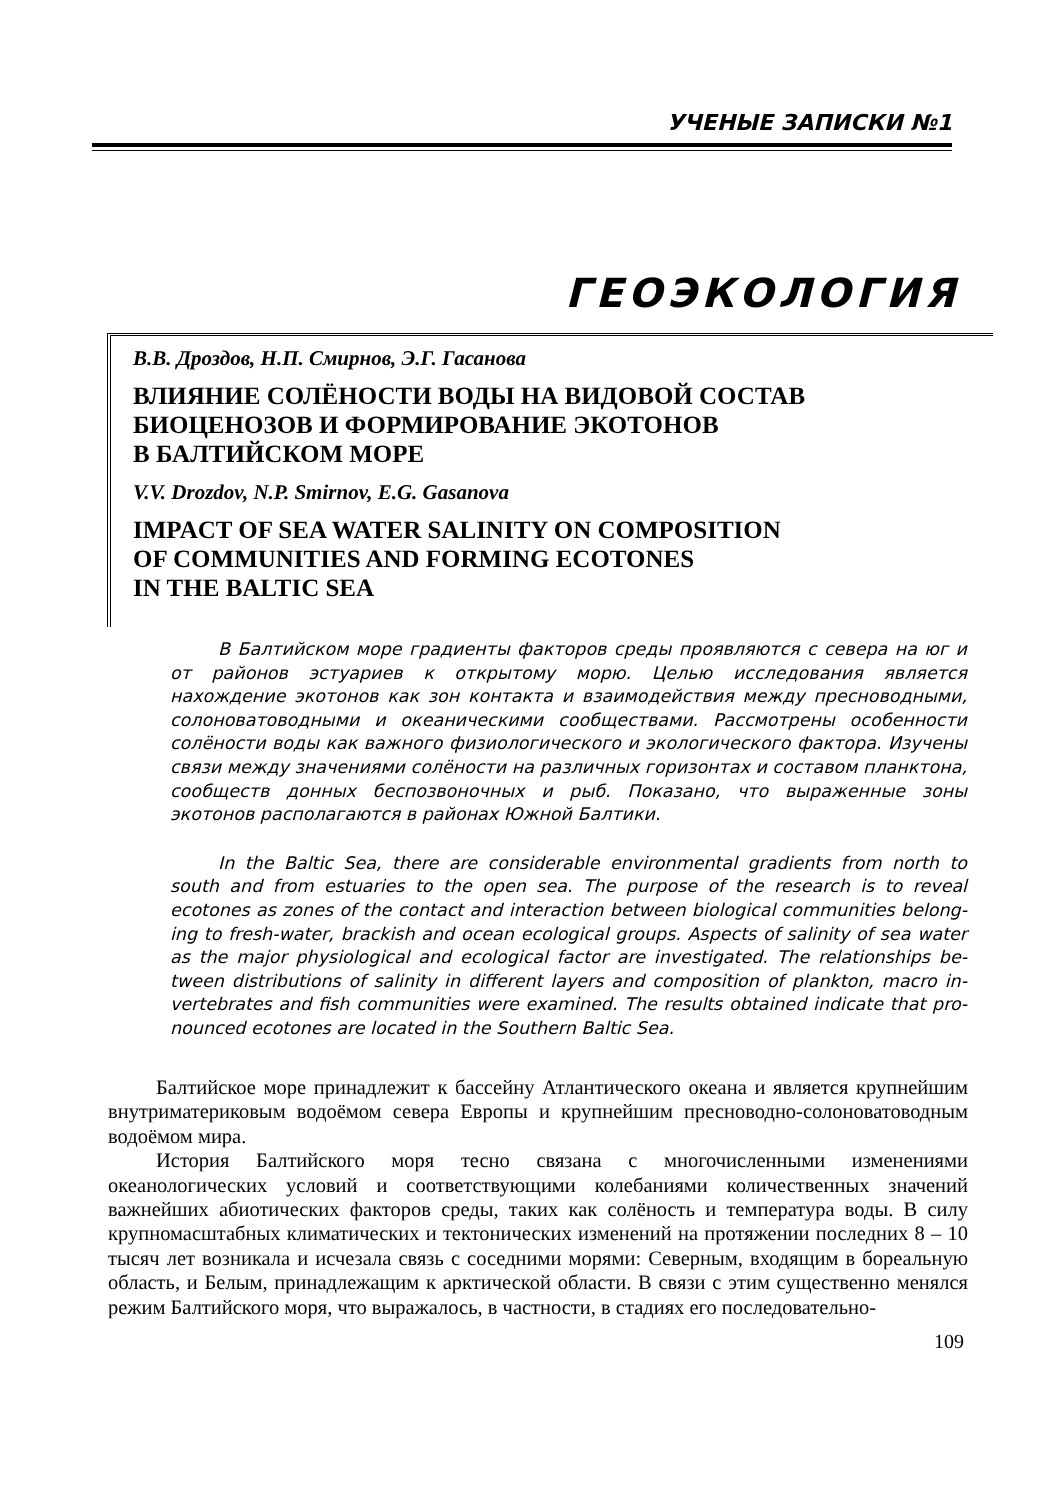УЧЕНЫЕ ЗАПИСКИ №1
ГЕОЭКОЛОГИЯ
В.В. Дроздов, Н.П. Смирнов, Э.Г. Гасанова
ВЛИЯНИЕ СОЛЁНОСТИ ВОДЫ НА ВИДОВОЙ СОСТАВ
БИОЦЕНОЗОВ И ФОРМИРОВАНИЕ ЭКОТОНОВ
В БАЛТИЙСКОМ МОРЕ
V.V. Drozdov, N.P. Smirnov, E.G. Gasanova
IMPACT OF SEA WATER SALINITY ON COMPOSITION
OF COMMUNITIES AND FORMING ECOTONES
IN THE BALTIC SEA
В Балтийском море градиенты факторов среды проявляются с севера на юг и от районов эстуариев к открытому морю. Целью исследования является нахождение экотонов как зон контакта и взаимодействия между пресноводными, солоновато­водными и океаническими сообществами. Рассмотрены особенности солёности воды как важного физиологического и экологического фактора. Изучены связи между значениями солёности на различных горизонтах и составом планктона, сообществ донных беспозвоночных и рыб. Показано, что выраженные зоны экотонов распола­гаются в районах Южной Балтики.
In the Baltic Sea, there are considerable environmental gradients from north to south and from estuaries to the open sea. The purpose of the research is to reveal ecotones as zones of the contact and interaction between biological communities belong­ing to fresh-water, brackish and ocean ecological groups. Aspects of salinity of sea water as the major physiological and ecological factor are investigated. The relationships be­tween distributions of salinity in different layers and composition of plankton, macro in­vertebrates and fish communities were examined. The results obtained indicate that pro­nounced ecotones are located in the Southern Baltic Sea.
Балтийское море принадлежит к бассейну Атлантического океана и является крупнейшим внутриматериковым водоёмом севера Европы и крупнейшим пре­сноводно-солоноватоводным водоёмом мира.
История Балтийского моря тесно связана с многочисленными изменениями океанологических условий и соответствующими колебаниями количественных значений важнейших абиотических факторов среды, таких как солёность и тем­пература воды. В силу крупномасштабных климатических и тектонических из­менений на протяжении последних 8 – 10 тысяч лет возникала и исчезала связь с соседними морями: Северным, входящим в бореальную область, и Белым, при­надлежащим к арктической области. В связи с этим существенно менялся режим Балтийского моря, что выражалось, в частности, в стадиях его последовательно-
109